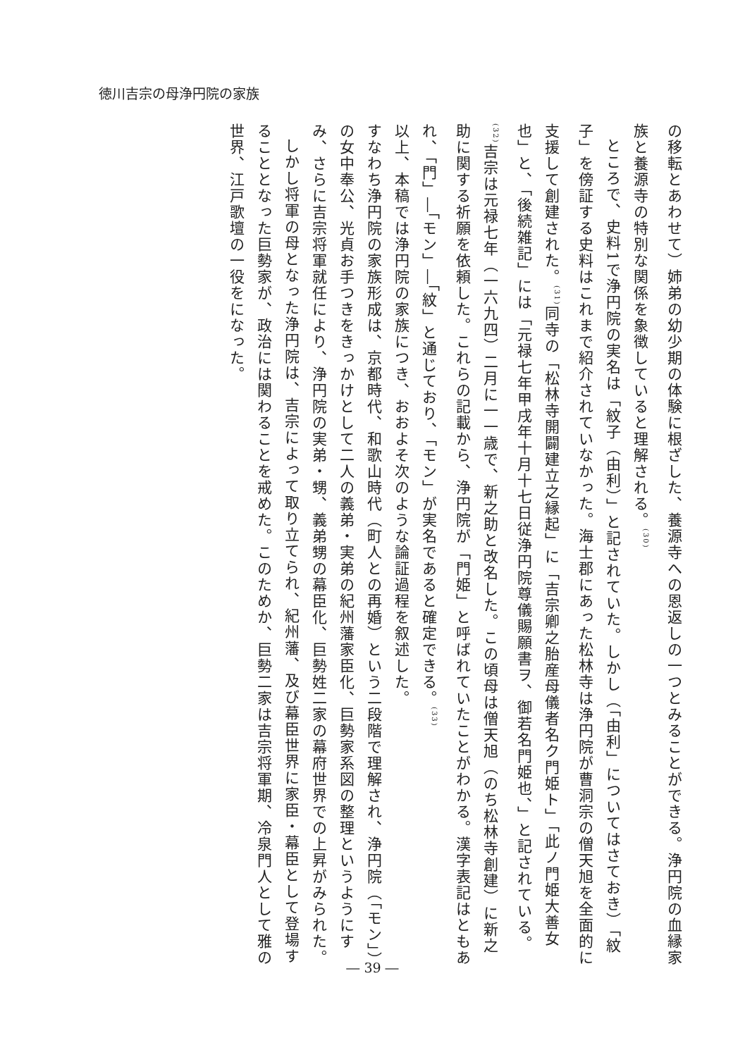徳川吉宗の母浄円院の家族
の移転とあわせて）姉弟の幼少期の体験に根ざした、養源寺への恩返しの一つとみることができる。浄円院の血縁家族と養源寺の特別な関係を象徴していると理解される。<sup>(30)</sup>
ところで、史料1で浄円院の実名は「紋子（由利）」と記されていた。しかし（「由利」についてはさておき）「紋子」を傍証する史料はこれまで紹介されていなかった。海士郡にあった松林寺は浄円院が曹洞宗の僧天旭を全面的に支援して創建された。<sup>(31)</sup>同寺の「松林寺開闢建立之縁起」に「吉宗卿之胎産母儀者名ク門姫ト」「此ノ門姫大善女也」と、「後続雑記」には「元禄七年甲戌年十月十七日従浄円院尊儀賜願書ヲ、御若名門姫也、」と記されている。<sup>(32)</sup>吉宗は元禄七年（一六九四）二月に一一歳で、新之助と改名した。この頃母は僧天旭（のち松林寺創建）に新之助に関する祈願を依頼した。これらの記載から、浄円院が「門姫」と呼ばれていたことがわかる。漢字表記はともあれ、「門」―「モン」―「紋」と通じており、「モン」が実名であると確定できる。<sup>(33)</sup>
以上、本稿では浄円院の家族につき、おおよそ次のような論証過程を叙述した。
すなわち浄円院の家族形成は、京都時代、和歌山時代（町人との再婚）という二段階で理解され、浄円院（「モン」）の女中奉公、光貞お手つきをきっかけとして二人の義弟・実弟の紀州藩家臣化、巨勢家系図の整理というようにすみ、さらに吉宗将軍就任により、浄円院の実弟・甥、義弟甥の幕臣化、巨勢姓二家の幕府世界での上昇がみられた。
しかし将軍の母となった浄円院は、吉宗によって取り立てられ、紀州藩、及び幕臣世界に家臣・幕臣として登場することとなった巨勢家が、政治には関わることを戒めた。このためか、巨勢二家は吉宗将軍期、冷泉門人として雅の世界、江戸歌壇の一役をになった。
― 39 ―